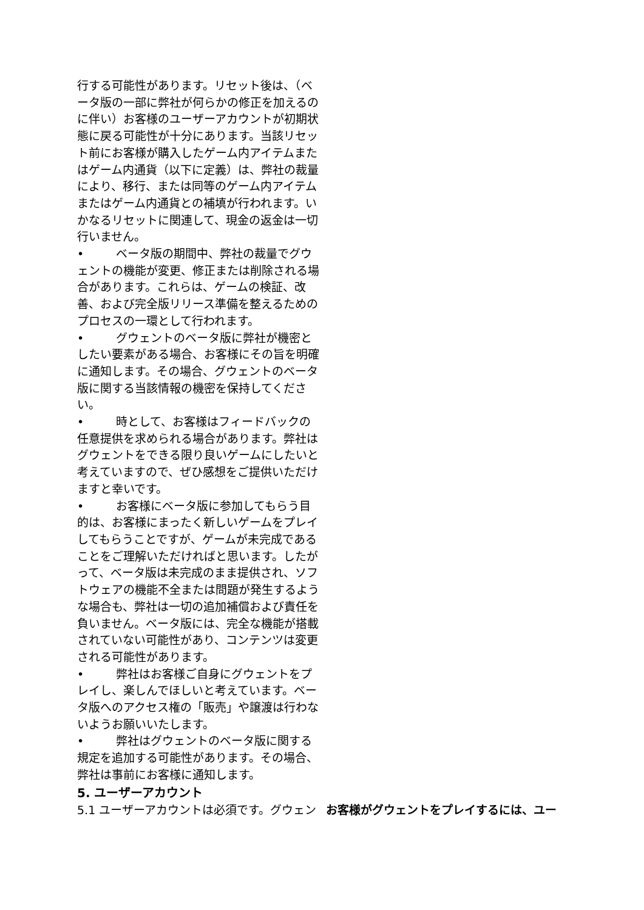行する可能性があります。リセット後は、（ベータ版の一部に弊社が何らかの修正を加えるのに伴い）お客様のユーザーアカウントが初期状態に戻る可能性が十分にあります。当該リセット前にお客様が購入したゲーム内アイテムまたはゲーム内通貨（以下に定義）は、弊社の裁量により、移行、または同等のゲーム内アイテムまたはゲーム内通貨との補填が行われます。いかなるリセットに関連して、現金の返金は一切行いません。
• ベータ版の期間中、弊社の裁量でグウェントの機能が変更、修正または削除される場合があります。これらは、ゲームの検証、改善、および完全版リリース準備を整えるためのプロセスの一環として行われます。
• グウェントのベータ版に弊社が機密としたい要素がある場合、お客様にその旨を明確に通知します。その場合、グウェントのベータ版に関する当該情報の機密を保持してください。
• 時として、お客様はフィードバックの任意提供を求められる場合があります。弊社はグウェントをできる限り良いゲームにしたいと考えていますので、ぜひ感想をご提供いただけますと幸いです。
• お客様にベータ版に参加してもらう目的は、お客様にまったく新しいゲームをプレイしてもらうことですが、ゲームが未完成であることをご理解いただければと思います。したがって、ベータ版は未完成のまま提供され、ソフトウェアの機能不全または問題が発生するような場合も、弊社は一切の追加補償および責任を負いません。ベータ版には、完全な機能が搭載されていない可能性があり、コンテンツは変更される可能性があります。
• 弊社はお客様ご自身にグウェントをプレイし、楽しんでほしいと考えています。ベータ版へのアクセス権の「販売」や譲渡は行わないようお願いいたします。
• 弊社はグウェントのベータ版に関する規定を追加する可能性があります。その場合、弊社は事前にお客様に通知します。
5. ユーザーアカウント
5.1 ユーザーアカウントは必須です。グウェン お客様がグウェントをプレイするには、ユー